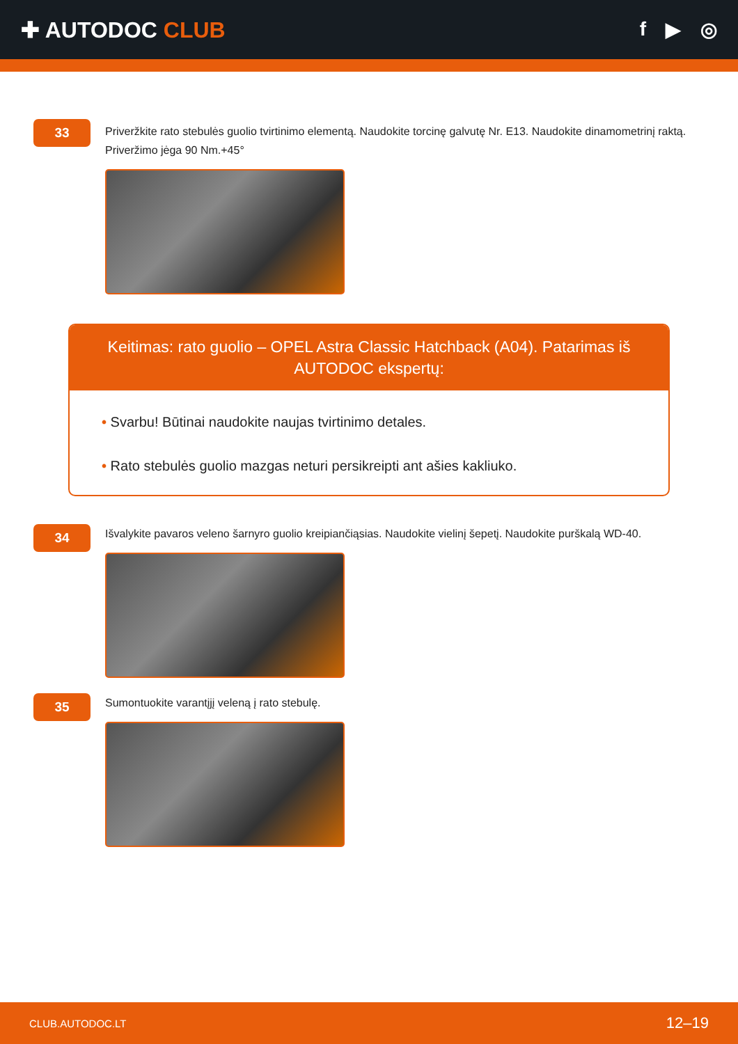✚ AUTODOC CLUB f ▶ ◎
33
Priveržkite rato stebulės guolio tvirtinimo elementą. Naudokite torcinę galvutę Nr. E13. Naudokite dinamometrinį raktą. Priveržimo jėga 90 Nm.+45°
Keitimas: rato guolio – OPEL Astra Classic Hatchback (A04). Patarimas iš AUTODOC ekspertų:
• Svarbu! Būtinai naudokite naujas tvirtinimo detales.
• Rato stebulės guolio mazgas neturi persikreipti ant ašies kakliuko.
34
Išvalykite pavaros veleno šarnyro guolio kreipiančiąsias. Naudokite vielinį šepetį. Naudokite purškalą WD-40.
35
Sumontuokite varantįjį veleną į rato stebulę.
CLUB.AUTODOC.LT 12–19